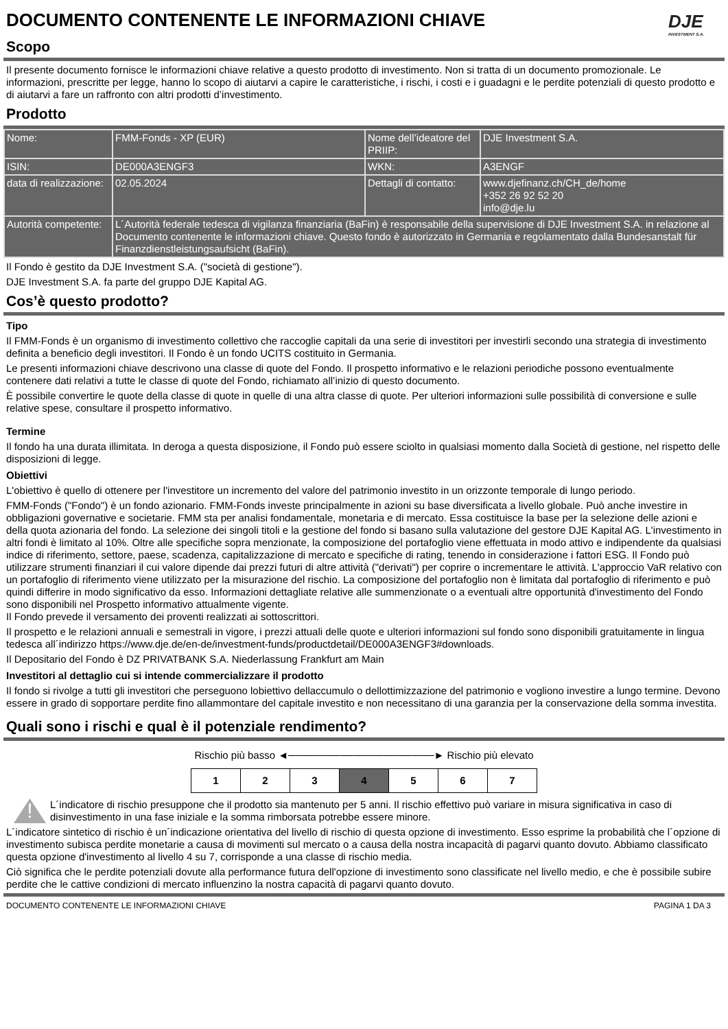DOCUMENTO CONTENENTE LE INFORMAZIONI CHIAVE
Scopo
DJE
INVESTMENT S.A.
Il presente documento fornisce le informazioni chiave relative a questo prodotto di investimento. Non si tratta di un documento promozionale. Le informazioni, prescritte per legge, hanno lo scopo di aiutarvi a capire le caratteristiche, i rischi, i costi e i guadagni e le perdite potenziali di questo prodotto e di aiutarvi a fare un raffronto con altri prodotti d’investimento.
Prodotto
| Nome: | FMM-Fonds - XP (EUR) | Nome dell’ideatore del PRIIP: | DJE Investment S.A. |
| ISIN: | DE000A3ENGF3 | WKN: | A3ENGF |
| data di realizzazione: | 02.05.2024 | Dettagli di contatto: | www.djefinanz.ch/CH_de/home +352 26 92 52 20 info@dje.lu |
| Autorità competente: | L´Autorità federale tedesca di vigilanza finanziaria (BaFin) è responsabile della supervisione di DJE Investment S.A. in relazione al Documento contenente le informazioni chiave. Questo fondo è autorizzato in Germania e regolamentato dalla Bundesanstalt für Finanzdienstleistungsaufsicht (BaFin). | | |
Il Fondo è gestito da DJE Investment S.A. ("società di gestione").
DJE Investment S.A. fa parte del gruppo DJE Kapital AG.
Cos’è questo prodotto?
Tipo
Il FMM-Fonds è un organismo di investimento collettivo che raccoglie capitali da una serie di investitori per investirli secondo una strategia di investimento definita a beneficio degli investitori. Il Fondo è un fondo UCITS costituito in Germania.
Le presenti informazioni chiave descrivono una classe di quote del Fondo. Il prospetto informativo e le relazioni periodiche possono eventualmente contenere dati relativi a tutte le classe di quote del Fondo, richiamato all’inizio di questo documento.
È possibile convertire le quote della classe di quote in quelle di una altra classe di quote. Per ulteriori informazioni sulle possibilità di conversione e sulle relative spese, consultare il prospetto informativo.
Termine
Il fondo ha una durata illimitata. In deroga a questa disposizione, il Fondo può essere sciolto in qualsiasi momento dalla Società di gestione, nel rispetto delle disposizioni di legge.
Obiettivi
L'obiettivo è quello di ottenere per l'investitore un incremento del valore del patrimonio investito in un orizzonte temporale di lungo periodo.
FMM-Fonds ("Fondo") è un fondo azionario. FMM-Fonds investe principalmente in azioni su base diversificata a livello globale. Può anche investire in obbligazioni governative e societarie. FMM sta per analisi fondamentale, monetaria e di mercato. Essa costituisce la base per la selezione delle azioni e della quota azionaria del fondo. La selezione dei singoli titoli e la gestione del fondo si basano sulla valutazione del gestore DJE Kapital AG. L'investimento in altri fondi è limitato al 10%. Oltre alle specifiche sopra menzionate, la composizione del portafoglio viene effettuata in modo attivo e indipendente da qualsiasi indice di riferimento, settore, paese, scadenza, capitalizzazione di mercato e specifiche di rating, tenendo in considerazione i fattori ESG. Il Fondo può utilizzare strumenti finanziari il cui valore dipende dai prezzi futuri di altre attività ("derivati") per coprire o incrementare le attività. L'approccio VaR relativo con un portafoglio di riferimento viene utilizzato per la misurazione del rischio. La composizione del portafoglio non è limitata dal portafoglio di riferimento e può quindi differire in modo significativo da esso. Informazioni dettagliate relative alle summenzionate o a eventuali altre opportunità d'investimento del Fondo sono disponibili nel Prospetto informativo attualmente vigente.
Il Fondo prevede il versamento dei proventi realizzati ai sottoscrittori.
Il prospetto e le relazioni annuali e semestrali in vigore, i prezzi attuali delle quote e ulteriori informazioni sul fondo sono disponibili gratuitamente in lingua tedesca all´indirizzo https://www.dje.de/en-de/investment-funds/productdetail/DE000A3ENGF3#downloads.
Il Depositario del Fondo è DZ PRIVATBANK S.A. Niederlassung Frankfurt am Main
Investitori al dettaglio cui si intende commercializzare il prodotto
Il fondo si rivolge a tutti gli investitori che perseguono lobiettivo dellaccumulo o dellottimizzazione del patrimonio e vogliono investire a lungo termine. Devono essere in grado di sopportare perdite fino allammontare del capitale investito e non necessitano di una garanzia per la conservazione della somma investita.
Quali sono i rischi e qual è il potenziale rendimento?
Rischio più basso ◄────────────────────► Rischio più elevato
| 1 | 2 | 3 | 4 | 5 | 6 | 7 |
!
L´indicatore di rischio presuppone che il prodotto sia mantenuto per 5 anni. Il rischio effettivo può variare in misura significativa in caso di disinvestimento in una fase iniziale e la somma rimborsata potrebbe essere minore.
L´indicatore sintetico di rischio è un´indicazione orientativa del livello di rischio di questa opzione di investimento. Esso esprime la probabilità che l´opzione di investimento subisca perdite monetarie a causa di movimenti sul mercato o a causa della nostra incapacità di pagarvi quanto dovuto. Abbiamo classificato questa opzione d'investimento al livello 4 su 7, corrisponde a una classe di rischio media.
Ciò significa che le perdite potenziali dovute alla performance futura dell'opzione di investimento sono classificate nel livello medio, e che è possibile subire perdite che le cattive condizioni di mercato influenzino la nostra capacità di pagarvi quanto dovuto.
DOCUMENTO CONTENENTE LE INFORMAZIONI CHIAVE PAGINA 1 DA 3